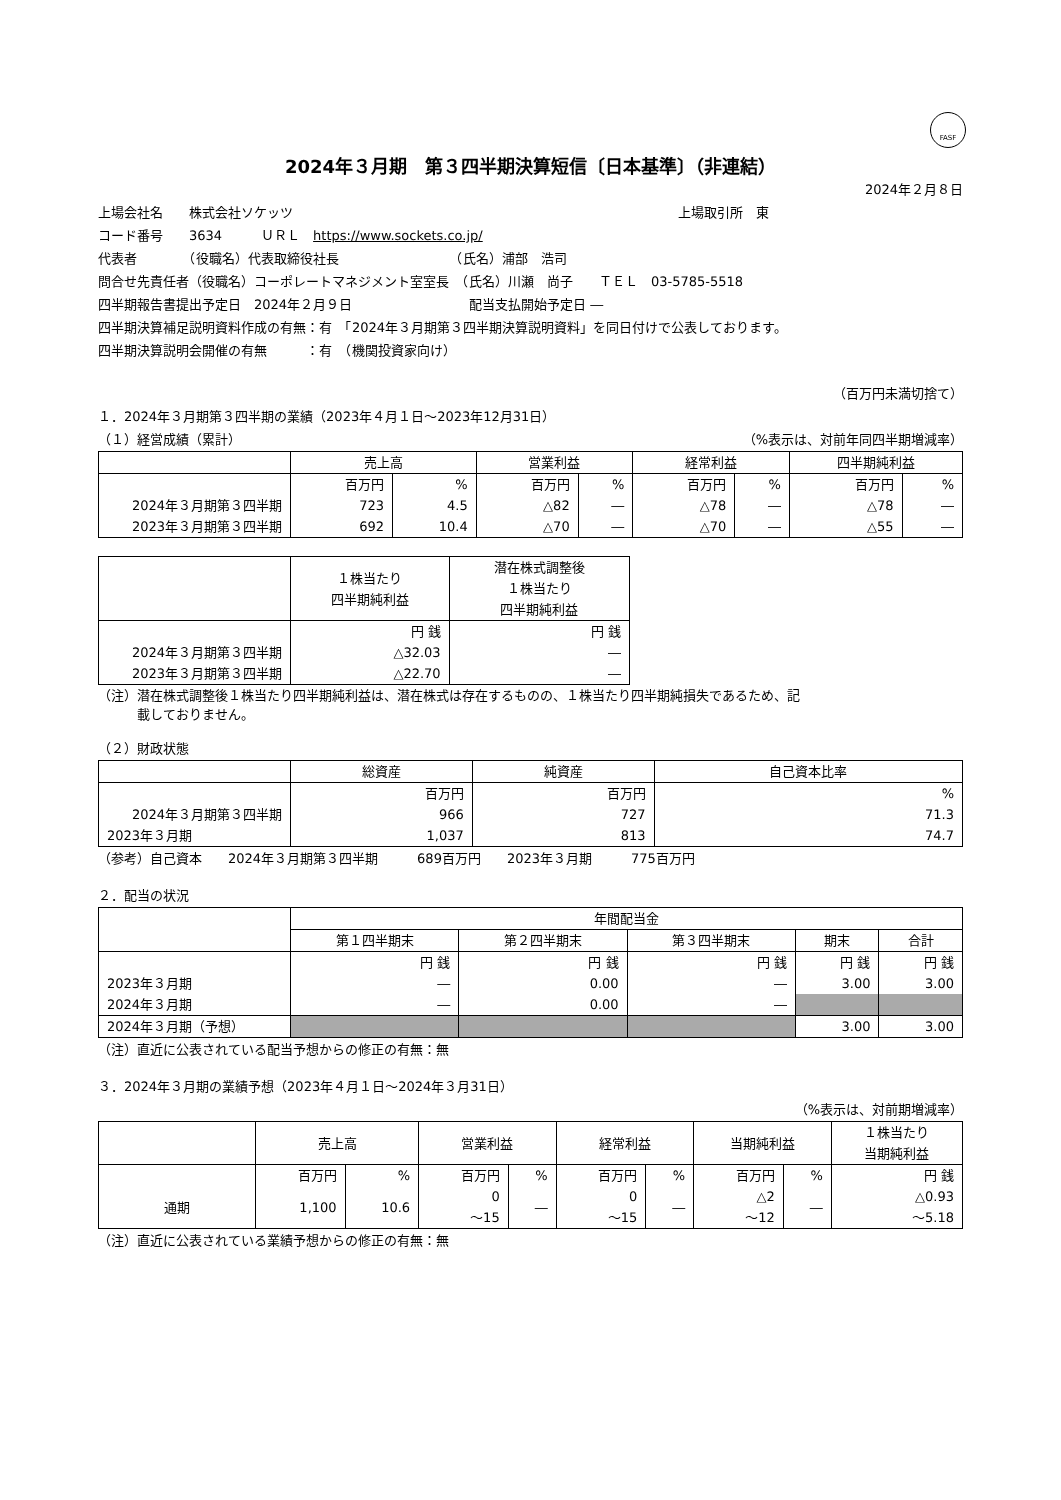FASF
2024年３月期　第３四半期決算短信〔日本基準〕（非連結）
2024年２月８日
上場会社名　　株式会社ソケッツ 上場取引所　東
コード番号　　3634　　　ＵＲＬ　https://www.sockets.co.jp/
代表者　　　　（役職名）代表取締役社長　　　　　　　　　（氏名）浦部　浩司
問合せ先責任者（役職名）コーポレートマネジメント室室長　（氏名）川瀬　尚子　　ＴＥＬ　03-5785-5518
四半期報告書提出予定日　2024年２月９日　　　　　　　　　配当支払開始予定日 ―
四半期決算補足説明資料作成の有無：有　「2024年３月期第３四半期決算説明資料」を同日付けで公表しております。
四半期決算説明会開催の有無　　　：有　（機関投資家向け）
（百万円未満切捨て）
１．2024年３月期第３四半期の業績（2023年４月１日～2023年12月31日）
（１）経営成績（累計） （%表示は、対前年同四半期増減率）
| | 売上高 | | 営業利益 | | 経常利益 | | 四半期純利益 | |
| --- | --- | --- | --- | --- | --- | --- | --- | --- |
| | 百万円 | % | 百万円 | % | 百万円 | % | 百万円 | % |
| 2024年３月期第３四半期 | 723 | 4.5 | △82 | ― | △78 | ― | △78 | ― |
| 2023年３月期第３四半期 | 692 | 10.4 | △70 | ― | △70 | ― | △55 | ― |
| | １株当たり 四半期純利益 | 潜在株式調整後 １株当たり 四半期純利益 |
| --- | --- | --- |
| | 円 銭 | 円 銭 |
| 2024年３月期第３四半期 | △32.03 | ― |
| 2023年３月期第３四半期 | △22.70 | ― |
（注）潜在株式調整後１株当たり四半期純利益は、潜在株式は存在するものの、１株当たり四半期純損失であるため、記
　　　載しておりません。
（２）財政状態
| | 総資産 | 純資産 | 自己資本比率 |
| --- | --- | --- | --- |
| | 百万円 | 百万円 | % |
| 2024年３月期第３四半期 | 966 | 727 | 71.3 |
| 2023年３月期 | 1,037 | 813 | 74.7 |
（参考）自己資本　　2024年３月期第３四半期　　　689百万円　　2023年３月期　　　775百万円
２．配当の状況
| | 年間配当金 | | | | |
| --- | --- | --- | --- | --- | --- |
| | 第１四半期末 | 第２四半期末 | 第３四半期末 | 期末 | 合計 |
| | 円 銭 | 円 銭 | 円 銭 | 円 銭 | 円 銭 |
| 2023年３月期 | ― | 0.00 | ― | 3.00 | 3.00 |
| 2024年３月期 | ― | 0.00 | ― | | |
| 2024年３月期（予想） | | | | 3.00 | 3.00 |
（注）直近に公表されている配当予想からの修正の有無：無
３．2024年３月期の業績予想（2023年４月１日～2024年３月31日）
（%表示は、対前期増減率）
| | 売上高 | | 営業利益 | | 経常利益 | | 当期純利益 | | １株当たり 当期純利益 |
| --- | --- | --- | --- | --- | --- | --- | --- | --- | --- |
| | 百万円 | % | 百万円 | % | 百万円 | % | 百万円 | % | 円 銭 |
| 通期 | 1,100 | 10.6 | 0 ～15 | ― | 0 ～15 | ― | △2 ～12 | ― | △0.93 ～5.18 |
（注）直近に公表されている業績予想からの修正の有無：無